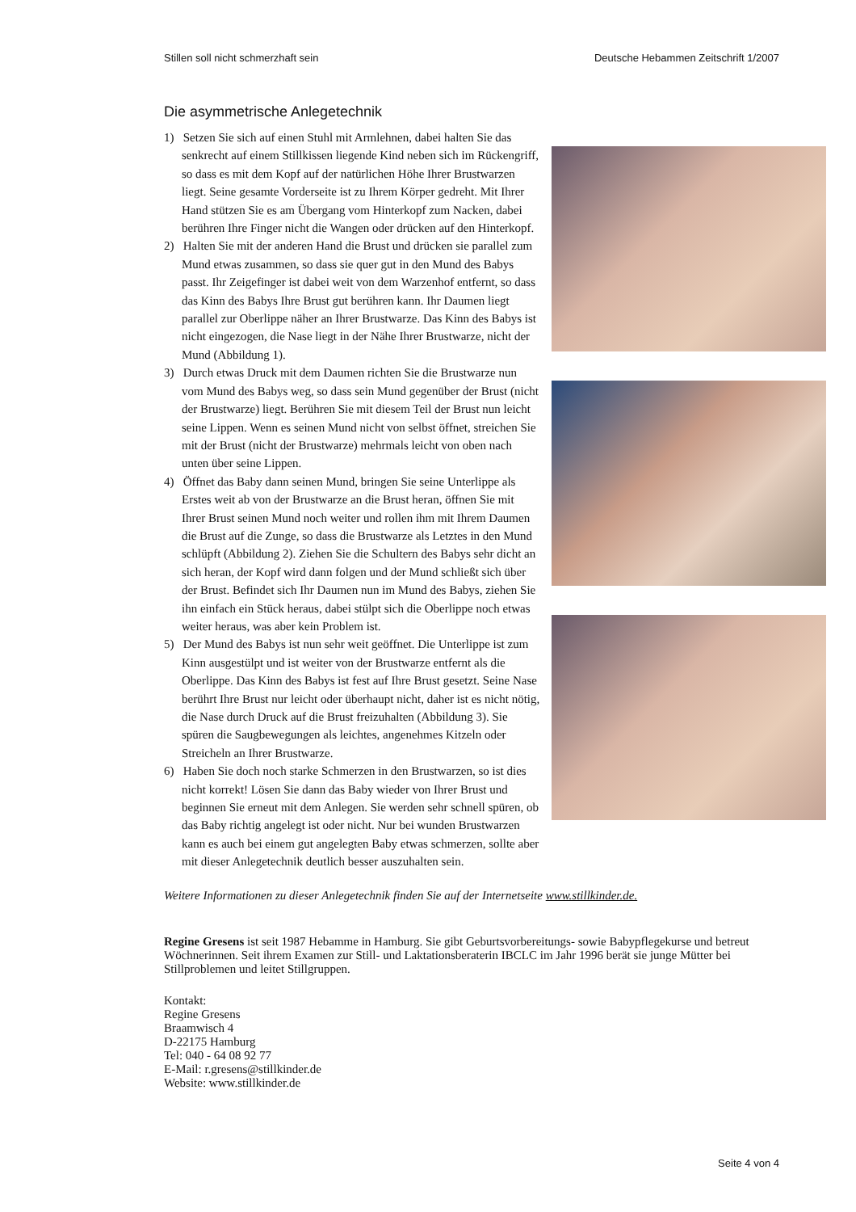Stillen soll nicht schmerzhaft sein Deutsche Hebammen Zeitschrift 1/2007
Die asymmetrische Anlegetechnik
1) Setzen Sie sich auf einen Stuhl mit Armlehnen, dabei halten Sie das senkrecht auf einem Stillkissen liegende Kind neben sich im Rückengriff, so dass es mit dem Kopf auf der natürlichen Höhe Ihrer Brustwarzen liegt. Seine gesamte Vorderseite ist zu Ihrem Körper gedreht. Mit Ihrer Hand stützen Sie es am Übergang vom Hinterkopf zum Nacken, dabei berühren Ihre Finger nicht die Wangen oder drücken auf den Hinterkopf.
2) Halten Sie mit der anderen Hand die Brust und drücken sie parallel zum Mund etwas zusammen, so dass sie quer gut in den Mund des Babys passt. Ihr Zeigefinger ist dabei weit von dem Warzenhof entfernt, so dass das Kinn des Babys Ihre Brust gut berühren kann. Ihr Daumen liegt parallel zur Oberlippe näher an Ihrer Brustwarze. Das Kinn des Babys ist nicht eingezogen, die Nase liegt in der Nähe Ihrer Brustwarze, nicht der Mund (Abbildung 1).
3) Durch etwas Druck mit dem Daumen richten Sie die Brustwarze nun vom Mund des Babys weg, so dass sein Mund gegenüber der Brust (nicht der Brustwarze) liegt. Berühren Sie mit diesem Teil der Brust nun leicht seine Lippen. Wenn es seinen Mund nicht von selbst öffnet, streichen Sie mit der Brust (nicht der Brustwarze) mehrmals leicht von oben nach unten über seine Lippen.
4) Öffnet das Baby dann seinen Mund, bringen Sie seine Unterlippe als Erstes weit ab von der Brustwarze an die Brust heran, öffnen Sie mit Ihrer Brust seinen Mund noch weiter und rollen ihm mit Ihrem Daumen die Brust auf die Zunge, so dass die Brustwarze als Letztes in den Mund schlüpft (Abbildung 2). Ziehen Sie die Schultern des Babys sehr dicht an sich heran, der Kopf wird dann folgen und der Mund schließt sich über der Brust. Befindet sich Ihr Daumen nun im Mund des Babys, ziehen Sie ihn einfach ein Stück heraus, dabei stülpt sich die Oberlippe noch etwas weiter heraus, was aber kein Problem ist.
5) Der Mund des Babys ist nun sehr weit geöffnet. Die Unterlippe ist zum Kinn ausgestülpt und ist weiter von der Brustwarze entfernt als die Oberlippe. Das Kinn des Babys ist fest auf Ihre Brust gesetzt. Seine Nase berührt Ihre Brust nur leicht oder überhaupt nicht, daher ist es nicht nötig, die Nase durch Druck auf die Brust freizuhalten (Abbildung 3). Sie spüren die Saugbewegungen als leichtes, angenehmes Kitzeln oder Streicheln an Ihrer Brustwarze.
6) Haben Sie doch noch starke Schmerzen in den Brustwarzen, so ist dies nicht korrekt! Lösen Sie dann das Baby wieder von Ihrer Brust und beginnen Sie erneut mit dem Anlegen. Sie werden sehr schnell spüren, ob das Baby richtig angelegt ist oder nicht. Nur bei wunden Brustwarzen kann es auch bei einem gut angelegten Baby etwas schmerzen, sollte aber mit dieser Anlegetechnik deutlich besser auszuhalten sein.
Weitere Informationen zu dieser Anlegetechnik finden Sie auf der Internetseite www.stillkinder.de.
Regine Gresens ist seit 1987 Hebamme in Hamburg. Sie gibt Geburtsvorbereitungs- sowie Babypflegekurse und betreut Wöchnerinnen. Seit ihrem Examen zur Still- und Laktationsberaterin IBCLC im Jahr 1996 berät sie junge Mütter bei Stillproblemen und leitet Stillgruppen.
Kontakt:
Regine Gresens
Braamwisch 4
D-22175 Hamburg
Tel: 040 - 64 08 92 77
E-Mail: r.gresens@stillkinder.de
Website: www.stillkinder.de
Seite 4 von 4